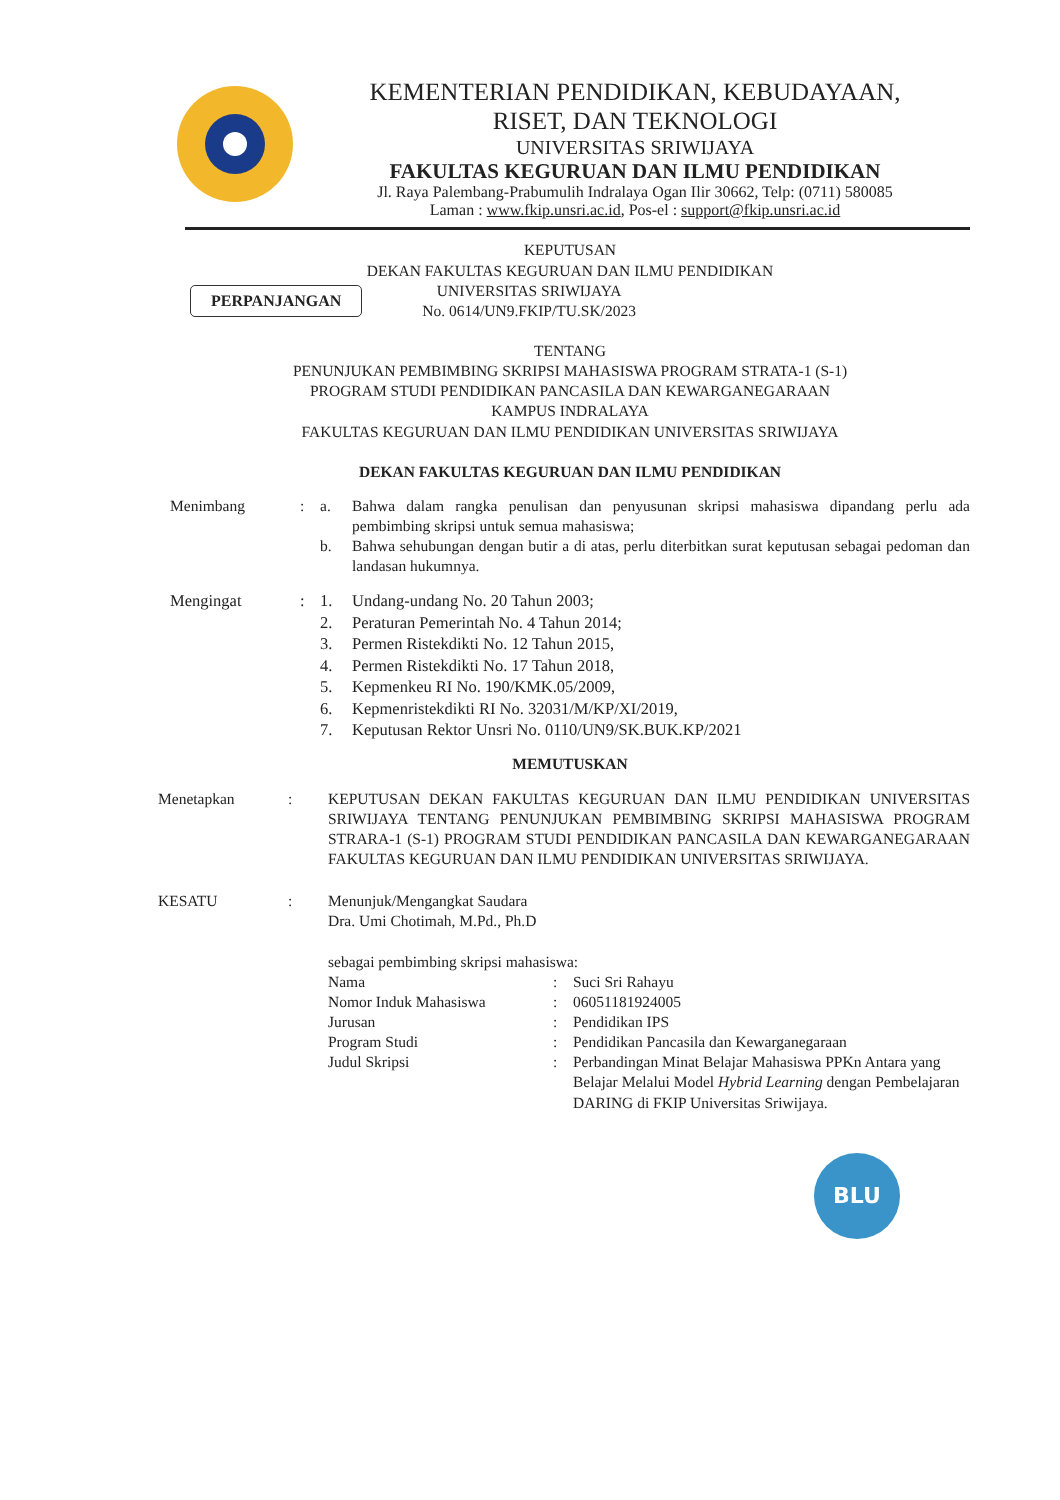KEMENTERIAN PENDIDIKAN, KEBUDAYAAN,
RISET, DAN TEKNOLOGI
UNIVERSITAS SRIWIJAYA
FAKULTAS KEGURUAN DAN ILMU PENDIDIKAN
Jl. Raya Palembang-Prabumulih Indralaya Ogan Ilir 30662, Telp: (0711) 580085
Laman : www.fkip.unsri.ac.id, Pos-el : support@fkip.unsri.ac.id
KEPUTUSAN
DEKAN FAKULTAS KEGURUAN DAN ILMU PENDIDIKAN
PERPANJANGAN
UNIVERSITAS SRIWIJAYA
No. 0614/UN9.FKIP/TU.SK/2023
TENTANG
PENUNJUKAN PEMBIMBING SKRIPSI MAHASISWA PROGRAM STRATA-1 (S-1)
PROGRAM STUDI PENDIDIKAN PANCASILA DAN KEWARGANEGARAAN
KAMPUS INDRALAYA
FAKULTAS KEGURUAN DAN ILMU PENDIDIKAN UNIVERSITAS SRIWIJAYA
DEKAN FAKULTAS KEGURUAN DAN ILMU PENDIDIKAN
Menimbang : a. Bahwa dalam rangka penulisan dan penyusunan skripsi mahasiswa dipandang perlu ada pembimbing skripsi untuk semua mahasiswa;
b. Bahwa sehubungan dengan butir a di atas, perlu diterbitkan surat keputusan sebagai pedoman dan landasan hukumnya.
Mengingat : 1. Undang-undang No. 20 Tahun 2003;
2. Peraturan Pemerintah No. 4 Tahun 2014;
3. Permen Ristekdikti No. 12 Tahun 2015,
4. Permen Ristekdikti No. 17 Tahun 2018,
5. Kepmenkeu RI No. 190/KMK.05/2009,
6. Kepmenristekdikti RI No. 32031/M/KP/XI/2019,
7. Keputusan Rektor Unsri No. 0110/UN9/SK.BUK.KP/2021
MEMUTUSKAN
Menetapkan : KEPUTUSAN DEKAN FAKULTAS KEGURUAN DAN ILMU PENDIDIKAN UNIVERSITAS SRIWIJAYA TENTANG PENUNJUKAN PEMBIMBING SKRIPSI MAHASISWA PROGRAM STRARA-1 (S-1) PROGRAM STUDI PENDIDIKAN PANCASILA DAN KEWARGANEGARAAN FAKULTAS KEGURUAN DAN ILMU PENDIDIKAN UNIVERSITAS SRIWIJAYA.
KESATU : Menunjuk/Mengangkat Saudara
Dra. Umi Chotimah, M.Pd., Ph.D
sebagai pembimbing skripsi mahasiswa:
Nama : Suci Sri Rahayu
Nomor Induk Mahasiswa : 06051181924005
Jurusan : Pendidikan IPS
Program Studi : Pendidikan Pancasila dan Kewarganegaraan
Judul Skripsi : Perbandingan Minat Belajar Mahasiswa PPKn Antara yang Belajar Melalui Model Hybrid Learning dengan Pembelajaran DARING di FKIP Universitas Sriwijaya.
BLU